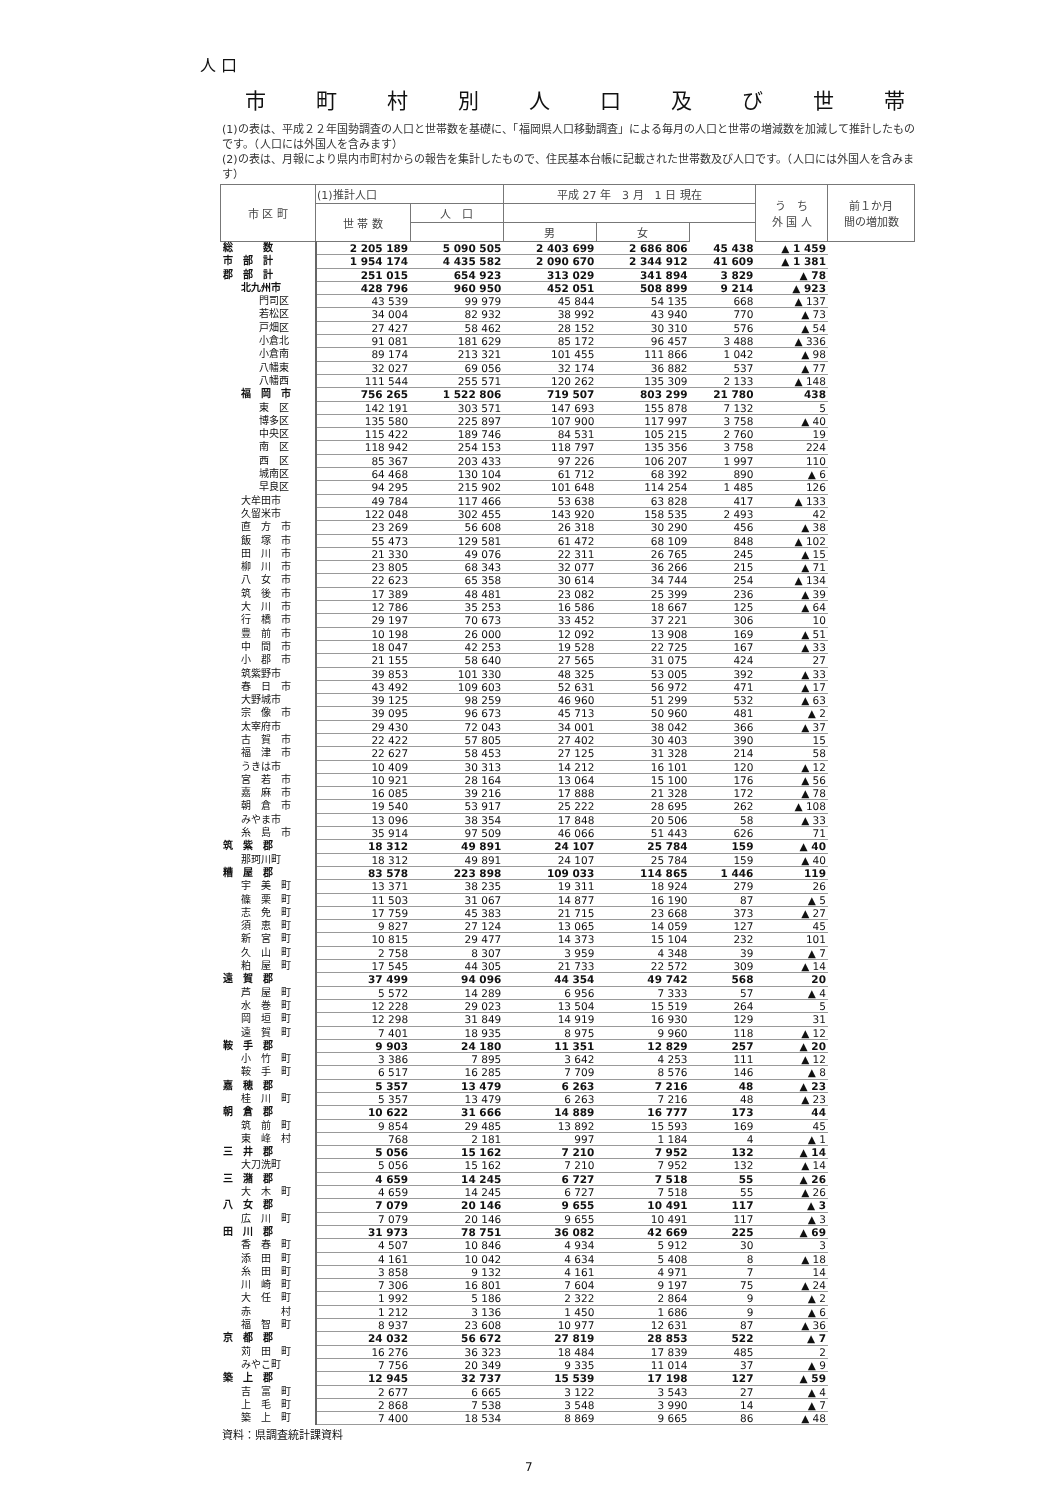人 口
市町村別人口及び世帯
(1)の表は、平成２２年国勢調査の人口と世帯数を基礎に、「福岡県人口移動調査」による毎月の人口と世帯の増減数を加減して推計したものです。（人口には外国人を含みます）
(2)の表は、月報により県内市町村からの報告を集計したもので、住民基本台帳に記載された世帯数及び人口です。（人口には外国人を含みます）
| 市 区 町 | (1)推計人口 | | 平成 27 年 3 月 1 日 現在 | | | う ち 外 国 人 | 前１か月 間の増加数 |
| --- | --- | --- | --- | --- | --- | --- | --- |
| | 世 帯 数 | 人 口 | | | | | |
| | | | 男 | 女 | | | |
| 総 数 | 2 205 189 | 5 090 505 | 2 403 699 | 2 686 806 | 45 438 | ▲ 1 459 | |
| 市 部 計 | 1 954 174 | 4 435 582 | 2 090 670 | 2 344 912 | 41 609 | ▲ 1 381 | |
| 郡 部 計 | 251 015 | 654 923 | 313 029 | 341 894 | 3 829 | ▲ 78 | |
| 北九州市 | 428 796 | 960 950 | 452 051 | 508 899 | 9 214 | ▲ 923 | |
| 門司区 | 43 539 | 99 979 | 45 844 | 54 135 | 668 | ▲ 137 | |
| 若松区 | 34 004 | 82 932 | 38 992 | 43 940 | 770 | ▲ 73 | |
| 戸畑区 | 27 427 | 58 462 | 28 152 | 30 310 | 576 | ▲ 54 | |
| 小倉北 | 91 081 | 181 629 | 85 172 | 96 457 | 3 488 | ▲ 336 | |
| 小倉南 | 89 174 | 213 321 | 101 455 | 111 866 | 1 042 | ▲ 98 | |
| 八幡東 | 32 027 | 69 056 | 32 174 | 36 882 | 537 | ▲ 77 | |
| 八幡西 | 111 544 | 255 571 | 120 262 | 135 309 | 2 133 | ▲ 148 | |
| 福 岡 市 | 756 265 | 1 522 806 | 719 507 | 803 299 | 21 780 | 438 | |
| 東 区 | 142 191 | 303 571 | 147 693 | 155 878 | 7 132 | 5 | |
| 博多区 | 135 580 | 225 897 | 107 900 | 117 997 | 3 758 | ▲ 40 | |
| 中央区 | 115 422 | 189 746 | 84 531 | 105 215 | 2 760 | 19 | |
| 南 区 | 118 942 | 254 153 | 118 797 | 135 356 | 3 758 | 224 | |
| 西 区 | 85 367 | 203 433 | 97 226 | 106 207 | 1 997 | 110 | |
| 城南区 | 64 468 | 130 104 | 61 712 | 68 392 | 890 | ▲ 6 | |
| 早良区 | 94 295 | 215 902 | 101 648 | 114 254 | 1 485 | 126 | |
| 大牟田市 | 49 784 | 117 466 | 53 638 | 63 828 | 417 | ▲ 133 | |
| 久留米市 | 122 048 | 302 455 | 143 920 | 158 535 | 2 493 | 42 | |
| 直 方 市 | 23 269 | 56 608 | 26 318 | 30 290 | 456 | ▲ 38 | |
| 飯 塚 市 | 55 473 | 129 581 | 61 472 | 68 109 | 848 | ▲ 102 | |
| 田 川 市 | 21 330 | 49 076 | 22 311 | 26 765 | 245 | ▲ 15 | |
| 柳 川 市 | 23 805 | 68 343 | 32 077 | 36 266 | 215 | ▲ 71 | |
| 八 女 市 | 22 623 | 65 358 | 30 614 | 34 744 | 254 | ▲ 134 | |
| 筑 後 市 | 17 389 | 48 481 | 23 082 | 25 399 | 236 | ▲ 39 | |
| 大 川 市 | 12 786 | 35 253 | 16 586 | 18 667 | 125 | ▲ 64 | |
| 行 橋 市 | 29 197 | 70 673 | 33 452 | 37 221 | 306 | 10 | |
| 豊 前 市 | 10 198 | 26 000 | 12 092 | 13 908 | 169 | ▲ 51 | |
| 中 間 市 | 18 047 | 42 253 | 19 528 | 22 725 | 167 | ▲ 33 | |
| 小 郡 市 | 21 155 | 58 640 | 27 565 | 31 075 | 424 | 27 | |
| 筑紫野市 | 39 853 | 101 330 | 48 325 | 53 005 | 392 | ▲ 33 | |
| 春 日 市 | 43 492 | 109 603 | 52 631 | 56 972 | 471 | ▲ 17 | |
| 大野城市 | 39 125 | 98 259 | 46 960 | 51 299 | 532 | ▲ 63 | |
| 宗 像 市 | 39 095 | 96 673 | 45 713 | 50 960 | 481 | ▲ 2 | |
| 太宰府市 | 29 430 | 72 043 | 34 001 | 38 042 | 366 | ▲ 37 | |
| 古 賀 市 | 22 422 | 57 805 | 27 402 | 30 403 | 390 | 15 | |
| 福 津 市 | 22 627 | 58 453 | 27 125 | 31 328 | 214 | 58 | |
| うきは市 | 10 409 | 30 313 | 14 212 | 16 101 | 120 | ▲ 12 | |
| 宮 若 市 | 10 921 | 28 164 | 13 064 | 15 100 | 176 | ▲ 56 | |
| 嘉 麻 市 | 16 085 | 39 216 | 17 888 | 21 328 | 172 | ▲ 78 | |
| 朝 倉 市 | 19 540 | 53 917 | 25 222 | 28 695 | 262 | ▲ 108 | |
| みやま市 | 13 096 | 38 354 | 17 848 | 20 506 | 58 | ▲ 33 | |
| 糸 島 市 | 35 914 | 97 509 | 46 066 | 51 443 | 626 | 71 | |
| 筑 紫 郡 | 18 312 | 49 891 | 24 107 | 25 784 | 159 | ▲ 40 | |
| 那珂川町 | 18 312 | 49 891 | 24 107 | 25 784 | 159 | ▲ 40 | |
| 糟 屋 郡 | 83 578 | 223 898 | 109 033 | 114 865 | 1 446 | 119 | |
| 宇 美 町 | 13 371 | 38 235 | 19 311 | 18 924 | 279 | 26 | |
| 篠 栗 町 | 11 503 | 31 067 | 14 877 | 16 190 | 87 | ▲ 5 | |
| 志 免 町 | 17 759 | 45 383 | 21 715 | 23 668 | 373 | ▲ 27 | |
| 須 恵 町 | 9 827 | 27 124 | 13 065 | 14 059 | 127 | 45 | |
| 新 宮 町 | 10 815 | 29 477 | 14 373 | 15 104 | 232 | 101 | |
| 久 山 町 | 2 758 | 8 307 | 3 959 | 4 348 | 39 | ▲ 7 | |
| 粕 屋 町 | 17 545 | 44 305 | 21 733 | 22 572 | 309 | ▲ 14 | |
| 遠 賀 郡 | 37 499 | 94 096 | 44 354 | 49 742 | 568 | 20 | |
| 芦 屋 町 | 5 572 | 14 289 | 6 956 | 7 333 | 57 | ▲ 4 | |
| 水 巻 町 | 12 228 | 29 023 | 13 504 | 15 519 | 264 | 5 | |
| 岡 垣 町 | 12 298 | 31 849 | 14 919 | 16 930 | 129 | 31 | |
| 遠 賀 町 | 7 401 | 18 935 | 8 975 | 9 960 | 118 | ▲ 12 | |
| 鞍 手 郡 | 9 903 | 24 180 | 11 351 | 12 829 | 257 | ▲ 20 | |
| 小 竹 町 | 3 386 | 7 895 | 3 642 | 4 253 | 111 | ▲ 12 | |
| 鞍 手 町 | 6 517 | 16 285 | 7 709 | 8 576 | 146 | ▲ 8 | |
| 嘉 穂 郡 | 5 357 | 13 479 | 6 263 | 7 216 | 48 | ▲ 23 | |
| 桂 川 町 | 5 357 | 13 479 | 6 263 | 7 216 | 48 | ▲ 23 | |
| 朝 倉 郡 | 10 622 | 31 666 | 14 889 | 16 777 | 173 | 44 | |
| 筑 前 町 | 9 854 | 29 485 | 13 892 | 15 593 | 169 | 45 | |
| 東 峰 村 | 768 | 2 181 | 997 | 1 184 | 4 | ▲ 1 | |
| 三 井 郡 | 5 056 | 15 162 | 7 210 | 7 952 | 132 | ▲ 14 | |
| 大刀洗町 | 5 056 | 15 162 | 7 210 | 7 952 | 132 | ▲ 14 | |
| 三 潴 郡 | 4 659 | 14 245 | 6 727 | 7 518 | 55 | ▲ 26 | |
| 大 木 町 | 4 659 | 14 245 | 6 727 | 7 518 | 55 | ▲ 26 | |
| 八 女 郡 | 7 079 | 20 146 | 9 655 | 10 491 | 117 | ▲ 3 | |
| 広 川 町 | 7 079 | 20 146 | 9 655 | 10 491 | 117 | ▲ 3 | |
| 田 川 郡 | 31 973 | 78 751 | 36 082 | 42 669 | 225 | ▲ 69 | |
| 香 春 町 | 4 507 | 10 846 | 4 934 | 5 912 | 30 | 3 | |
| 添 田 町 | 4 161 | 10 042 | 4 634 | 5 408 | 8 | ▲ 18 | |
| 糸 田 町 | 3 858 | 9 132 | 4 161 | 4 971 | 7 | 14 | |
| 川 崎 町 | 7 306 | 16 801 | 7 604 | 9 197 | 75 | ▲ 24 | |
| 大 任 町 | 1 992 | 5 186 | 2 322 | 2 864 | 9 | ▲ 2 | |
| 赤 村 | 1 212 | 3 136 | 1 450 | 1 686 | 9 | ▲ 6 | |
| 福 智 町 | 8 937 | 23 608 | 10 977 | 12 631 | 87 | ▲ 36 | |
| 京 都 郡 | 24 032 | 56 672 | 27 819 | 28 853 | 522 | ▲ 7 | |
| 苅 田 町 | 16 276 | 36 323 | 18 484 | 17 839 | 485 | 2 | |
| みやこ町 | 7 756 | 20 349 | 9 335 | 11 014 | 37 | ▲ 9 | |
| 築 上 郡 | 12 945 | 32 737 | 15 539 | 17 198 | 127 | ▲ 59 | |
| 吉 富 町 | 2 677 | 6 665 | 3 122 | 3 543 | 27 | ▲ 4 | |
| 上 毛 町 | 2 868 | 7 538 | 3 548 | 3 990 | 14 | ▲ 7 | |
| 築 上 町 | 7 400 | 18 534 | 8 869 | 9 665 | 86 | ▲ 48 | |
資料：県調査統計課資料
7